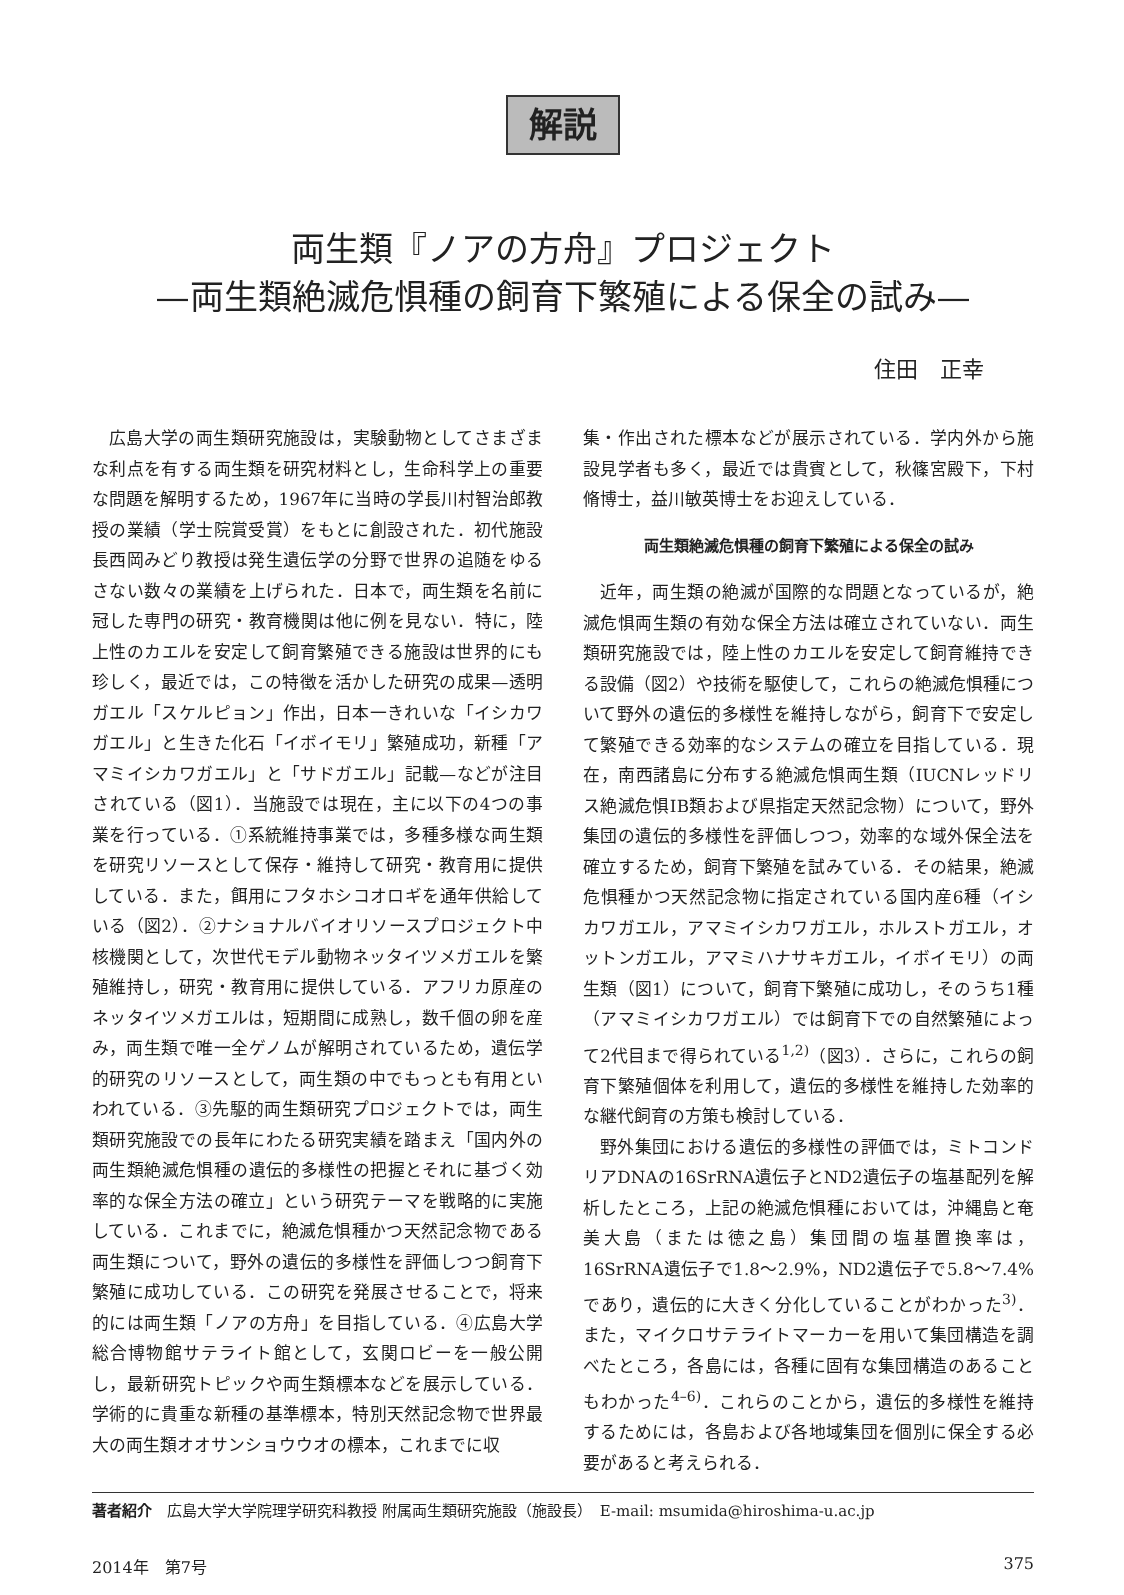解説
両生類『ノアの方舟』プロジェクト
—両生類絶滅危惧種の飼育下繁殖による保全の試み—
住田　正幸
広島大学の両生類研究施設は，実験動物としてさまざまな利点を有する両生類を研究材料とし，生命科学上の重要な問題を解明するため，1967年に当時の学長川村智治郎教授の業績（学士院賞受賞）をもとに創設された．初代施設長西岡みどり教授は発生遺伝学の分野で世界の追随をゆるさない数々の業績を上げられた．日本で，両生類を名前に冠した専門の研究・教育機関は他に例を見ない．特に，陸上性のカエルを安定して飼育繁殖できる施設は世界的にも珍しく，最近では，この特徴を活かした研究の成果—透明ガエル「スケルピョン」作出，日本一きれいな「イシカワガエル」と生きた化石「イボイモリ」繁殖成功，新種「アマミイシカワガエル」と「サドガエル」記載—などが注目されている（図1）．当施設では現在，主に以下の4つの事業を行っている．①系統維持事業では，多種多様な両生類を研究リソースとして保存・維持して研究・教育用に提供している．また，餌用にフタホシコオロギを通年供給している（図2）．②ナショナルバイオリソースプロジェクト中核機関として，次世代モデル動物ネッタイツメガエルを繁殖維持し，研究・教育用に提供している．アフリカ原産のネッタイツメガエルは，短期間に成熟し，数千個の卵を産み，両生類で唯一全ゲノムが解明されているため，遺伝学的研究のリソースとして，両生類の中でもっとも有用といわれている．③先駆的両生類研究プロジェクトでは，両生類研究施設での長年にわたる研究実績を踏まえ「国内外の両生類絶滅危惧種の遺伝的多様性の把握とそれに基づく効率的な保全方法の確立」という研究テーマを戦略的に実施している．これまでに，絶滅危惧種かつ天然記念物である両生類について，野外の遺伝的多様性を評価しつつ飼育下繁殖に成功している．この研究を発展させることで，将来的には両生類「ノアの方舟」を目指している．④広島大学総合博物館サテライト館として，玄関ロビーを一般公開し，最新研究トピックや両生類標本などを展示している．学術的に貴重な新種の基準標本，特別天然記念物で世界最大の両生類オオサンショウウオの標本，これまでに収
集・作出された標本などが展示されている．学内外から施設見学者も多く，最近では貴賓として，秋篠宮殿下，下村脩博士，益川敏英博士をお迎えしている．
両生類絶滅危惧種の飼育下繁殖による保全の試み
近年，両生類の絶滅が国際的な問題となっているが，絶滅危惧両生類の有効な保全方法は確立されていない．両生類研究施設では，陸上性のカエルを安定して飼育維持できる設備（図2）や技術を駆使して，これらの絶滅危惧種について野外の遺伝的多様性を維持しながら，飼育下で安定して繁殖できる効率的なシステムの確立を目指している．現在，南西諸島に分布する絶滅危惧両生類（IUCNレッドリス絶滅危惧ⅠB類および県指定天然記念物）について，野外集団の遺伝的多様性を評価しつつ，効率的な域外保全法を確立するため，飼育下繁殖を試みている．その結果，絶滅危惧種かつ天然記念物に指定されている国内産6種（イシカワガエル，アマミイシカワガエル，ホルストガエル，オットンガエル，アマミハナサキガエル，イボイモリ）の両生類（図1）について，飼育下繁殖に成功し，そのうち1種（アマミイシカワガエル）では飼育下での自然繁殖によって2代目まで得られている<sup>1,2)</sup>（図3）．さらに，これらの飼育下繁殖個体を利用して，遺伝的多様性を維持した効率的な継代飼育の方策も検討している．
野外集団における遺伝的多様性の評価では，ミトコンドリアDNAの16SrRNA遺伝子とND2遺伝子の塩基配列を解析したところ，上記の絶滅危惧種においては，沖縄島と奄美大島（または徳之島）集団間の塩基置換率は，16SrRNA遺伝子で1.8〜2.9%，ND2遺伝子で5.8〜7.4%であり，遺伝的に大きく分化していることがわかった<sup>3)</sup>．また，マイクロサテライトマーカーを用いて集団構造を調べたところ，各島には，各種に固有な集団構造のあることもわかった<sup>4–6)</sup>．これらのことから，遺伝的多様性を維持するためには，各島および各地域集団を個別に保全する必要があると考えられる．
著者紹介　広島大学大学院理学研究科教授 附属両生類研究施設（施設長）　E-mail: msumida@hiroshima-u.ac.jp
2014年　第7号 375